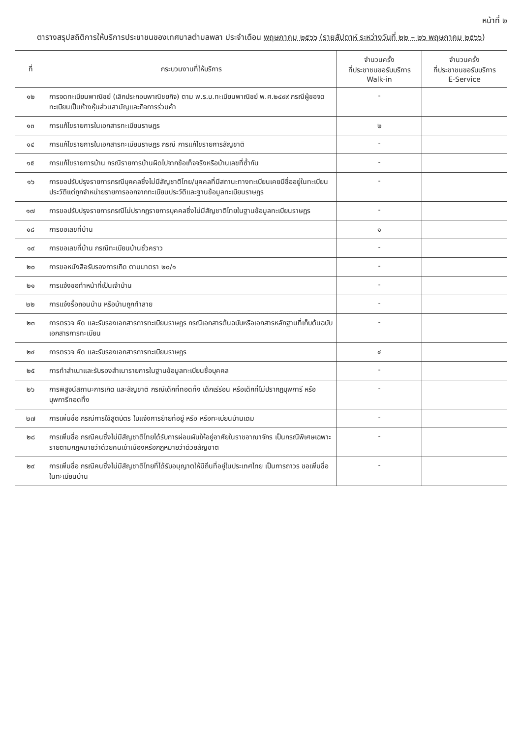หน้าที่ ๒
ตารางสรุปสถิติการให้บริการประชาชนของเทศบาลตำบลพลา ประจำเดือน พฤษภาคม ๒๕๖๖ (รายสัปดาห์ ระหว่างวันที่ ๒๒ – ๒๖ พฤษภาคม ๒๕๖๖)
| ที่ | กระบวนงานที่ให้บริการ | จำนวนครั้ง ที่ประชาชนขอรับบริการ Walk-in | จำนวนครั้ง ที่ประชาชนขอรับบริการ E-Service |
| --- | --- | --- | --- |
| ๑๒ | การจดทะเบียนพาณิชย์ (เลิกประกอบพาณิชยกิจ) ตาม พ.ร.บ.ทะเบียนพาณิชย์ พ.ศ.๒๔๙๙ กรณีผู้ขอจดทะเบียนเป็นห้างหุ้นส่วนสามัญและกิจการร่วมค้า | - | |
| ๑๓ | การแก้ไขรายการในเอกสารทะเบียนราษฎร | ๒ | |
| ๑๔ | การแก้ไขรายการในเอกสารทะเบียนราษฎร กรณี การแก้ไขรายการสัญชาติ | - | |
| ๑๕ | การแก้ไขรายการบ้าน กรณีรายการบ้านผิดไปจากข้อเท็จจริงหรือบ้านเลขที่ซ้ำกัน | - | |
| ๑๖ | การขอปรับปรุงรายการกรณีบุคคลซึ่งไม่มีสัญชาติไทย/บุคคลที่มีสถานะทางทะเบียนเคยมีชื่ออยู่ในทะเบียนประวัติแต่ถูกจำหน่ายรายการออกจากทะเบียนประวัติและฐานข้อมูลทะเบียนราษฎร | - | |
| ๑๗ | การขอปรับปรุงรายการกรณีไม่ปรากฏรายการบุคคลซึ่งไม่มีสัญชาติไทยในฐานข้อมูลทะเบียนราษฎร | - | |
| ๑๘ | การขอเลขที่บ้าน | ๑ | |
| ๑๙ | การขอเลขที่บ้าน กรณีทะเบียนบ้านชั่วคราว | - | |
| ๒๐ | การขอหนังสือรับรองการเกิด ตามมาตรา ๒๐/๑ | - | |
| ๒๑ | การแจ้งขอทำหน้าที่เป็นเจ้าบ้าน | - | |
| ๒๒ | การแจ้งรื้อถอนบ้าน หรือบ้านถูกทำลาย | - | |
| ๒๓ | การตรวจ คัด และรับรองเอกสารการทะเบียนราษฎร กรณีเอกสารต้นฉบับหรือเอกสารหลักฐานที่เก็บต้นฉบับเอกสารการทะเบียน | - | |
| ๒๔ | การตรวจ คัด และรับรองเอกสารการทะเบียนราษฎร | ๔ | |
| ๒๕ | การทำสำเนาและรับรองสำเนารายการในฐานข้อมูลทะเบียนชื่อบุคคล | - | |
| ๒๖ | การพิสูจน์สถานะการเกิด และสัญชาติ กรณีเด็กที่ทอดทิ้ง เด็กเร่ร่อน หรือเด็กที่ไม่ปรากฏบุพการี หรือบุพการีทอดทิ้ง | - | |
| ๒๗ | การเพิ่มชื่อ กรณีการใช้สูติบัตร ใบแจ้งการย้ายที่อยู่ หรือ หรือทะเบียนบ้านเดิม | - | |
| ๒๘ | การเพิ่มชื่อ กรณีคนซึ่งไม่มีสัญชาติไทยได้รับการผ่อนผันให้อยู่อาศัยในราชอาณาจักร เป็นกรณีพิเศษเฉพาะรายตามกฎหมายว่าด้วยคนเข้าเมืองหรือกฎหมายว่าด้วยสัญชาติ | - | |
| ๒๙ | การเพิ่มชื่อ กรณีคนซึ่งไม่มีสัญชาติไทยที่ได้รับอนุญาตให้มีถิ่นที่อยู่ในประเทศไทย เป็นการถาวร ขอเพิ่มชื่อในทะเบียนบ้าน | - | |